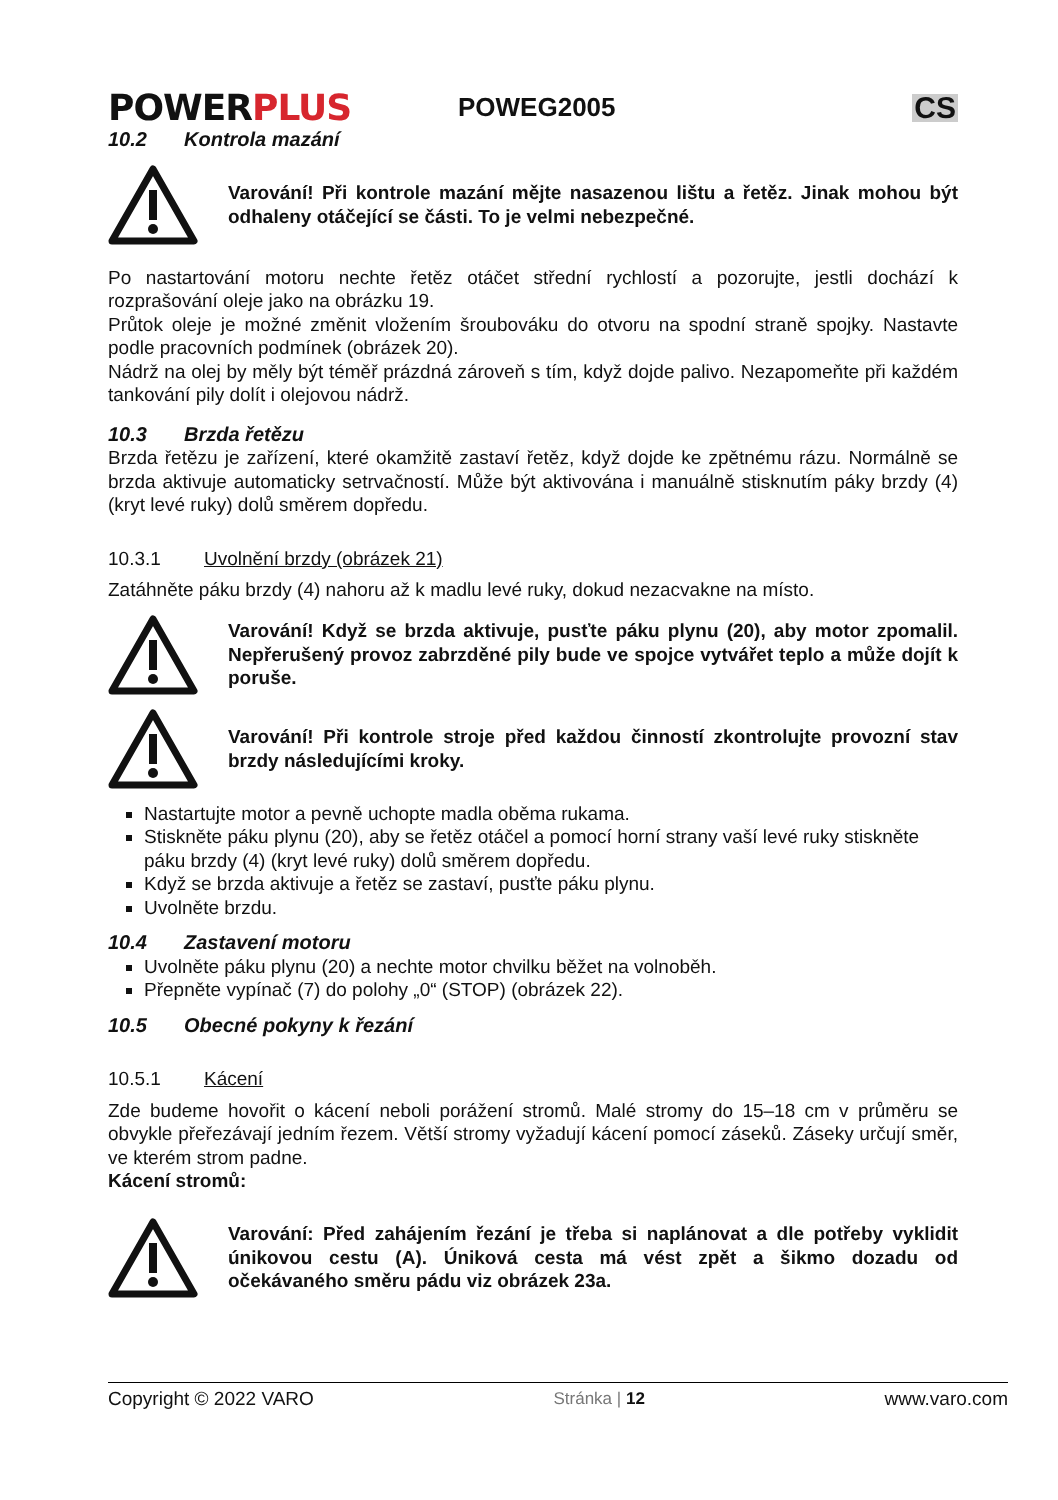POWERPLUS
POWEG2005
CS
10.2 Kontrola mazání
Varování! Při kontrole mazání mějte nasazenou lištu a řetěz. Jinak mohou být odhaleny otáčející se části. To je velmi nebezpečné.
Po nastartování motoru nechte řetěz otáčet střední rychlostí a pozorujte, jestli dochází k rozprašování oleje jako na obrázku 19.
Průtok oleje je možné změnit vložením šroubováku do otvoru na spodní straně spojky. Nastavte podle pracovních podmínek (obrázek 20).
Nádrž na olej by měly být téměř prázdná zároveň s tím, když dojde palivo. Nezapomeňte při každém tankování pily dolít i olejovou nádrž.
10.3 Brzda řetězu
Brzda řetězu je zařízení, které okamžitě zastaví řetěz, když dojde ke zpětnému rázu. Normálně se brzda aktivuje automaticky setrvačností. Může být aktivována i manuálně stisknutím páky brzdy (4) (kryt levé ruky) dolů směrem dopředu.
10.3.1 Uvolnění brzdy (obrázek 21)
Zatáhněte páku brzdy (4) nahoru až k madlu levé ruky, dokud nezacvakne na místo.
Varování! Když se brzda aktivuje, pusťte páku plynu (20), aby motor zpomalil. Nepřerušený provoz zabrzděné pily bude ve spojce vytvářet teplo a může dojít k poruše.
Varování! Při kontrole stroje před každou činností zkontrolujte provozní stav brzdy následujícími kroky.
Nastartujte motor a pevně uchopte madla oběma rukama.
Stiskněte páku plynu (20), aby se řetěz otáčel a pomocí horní strany vaší levé ruky stiskněte páku brzdy (4) (kryt levé ruky) dolů směrem dopředu.
Když se brzda aktivuje a řetěz se zastaví, pusťte páku plynu.
Uvolněte brzdu.
10.4 Zastavení motoru
Uvolněte páku plynu (20) a nechte motor chvilku běžet na volnoběh.
Přepněte vypínač (7) do polohy „0“ (STOP) (obrázek 22).
10.5 Obecné pokyny k řezání
10.5.1 Kácení
Zde budeme hovořit o kácení neboli porážení stromů. Malé stromy do 15–18 cm v průměru se obvykle přeřezávají jedním řezem. Větší stromy vyžadují kácení pomocí záseků. Záseky určují směr, ve kterém strom padne.
Kácení stromů:
Varování: Před zahájením řezání je třeba si naplánovat a dle potřeby vyklidit únikovou cestu (A). Úniková cesta má vést zpět a šikmo dozadu od očekávaného směru pádu viz obrázek 23a.
Copyright © 2022 VARO Stránka | 12 www.varo.com